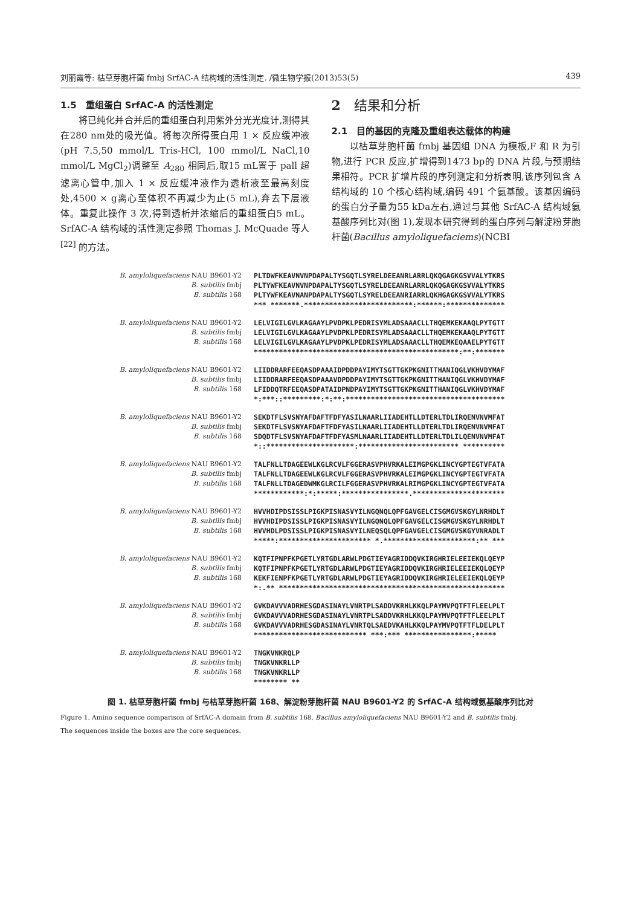刘丽霞等: 枯草芽胞杆菌 fmbj SrfAC-A 结构域的活性测定. /微生物学报(2013)53(5) 439
1.5　重组蛋白 SrfAC-A 的活性测定
将已纯化并合并后的重组蛋白利用紫外分光光度计,测得其在280 nm处的吸光值。将每次所得蛋白用 1 × 反应缓冲液(pH 7.5,50 mmol/L Tris-HCl, 100 mmol/L NaCl,10 mmol/L MgCl<sub>2</sub>)调整至 A<sub>280</sub> 相同后,取15 mL置于 pall 超滤离心管中,加入 1 × 反应缓冲液作为透析液至最高刻度处,4500 × g离心至体积不再减少为止(5 mL),弃去下层液体。重复此操作 3 次,得到透析并浓缩后的重组蛋白5 mL。SrfAC-A 结构域的活性测定参照 Thomas J. McQuade 等人<sup>[22]</sup> 的方法。
2　结果和分析
2.1　目的基因的克隆及重组表达载体的构建
以枯草芽胞杆菌 fmbj 基因组 DNA 为模板,F 和 R 为引物,进行 PCR 反应,扩增得到1473 bp的 DNA 片段,与预期结果相符。PCR 扩增片段的序列测定和分析表明,该序列包含 A 结构域的 10 个核心结构域,编码 491 个氨基酸。该基因编码的蛋白分子量为55 kDa左右,通过与其他 SrfAC-A 结构域氨基酸序列比对(图 1),发现本研究得到的蛋白序列与解淀粉芽胞杆菌(Bacillus amyloliquefaciems)(NCBI
B. amyloliquefaciens NAU B9601-Y2
B. subtilis fmbj
B. subtilis 168
PLTDWFKEAVNVNPDAPALTYSGQTLSYRELDEEANRLARRLQKQGAGKGSVVALYTKRS PLTYWFKEAVNVNPDAPALTYSGQTLSYRELDEEANRLARRLQKQGAGKGSVVALYTKRS PLTYWFKEAVNANPDAPALTYSGQTLSYRELDEEANRIARRLQKHGAGKGSVVALYTKRS *** *******.**************************:******:**************
B. amyloliquefaciens NAU B9601-Y2
B. subtilis fmbj
B. subtilis 168
LELVIGILGVLKAGAAYLPVDPKLPEDRISYMLADSAAACLLTHQEMKEKAAQLPYTGTT LELVIGILGVLKAGAAYLPVDPKLPEDRISYMLADSAAACLLTHQEMKEKAAQLPYTGTT LELVIGILGVLKAGAAYLPVDPKLPEDRISYMLADSAAACLLTHQEMKEQAAELPYTGTT *************************************************:**:*******
B. amyloliquefaciens NAU B9601-Y2
B. subtilis fmbj
B. subtilis 168
LIIDDRARFEEQASDPAAAIDPDDPAYIMYTSGTTGKPKGNITTHANIQGLVKHVDYMAF LIIDDRARFEEQASDPAAAVDPDDPAYIMYTSGTTGKPKGNITTHANIQGLVKHVDYMAF LFIDDQTRFEEQASDPATAIDPNDPAYIMYTSGTTGKPKGNITTHANIQGLVKHVDYMAF *:***::*********:*:**:**************************************
B. amyloliquefaciens NAU B9601-Y2
B. subtilis fmbj
B. subtilis 168
SEKDTFLSVSNYAFDAFTFDFYASILNAARLIIADEHTLLDTERLTDLIRQENVNVMFAT SEKDTFLSVSNYAFDAFTFDFYASILNAARLIIADEHTLLDTERLTDLIRQENVNVMFAT SDQDTFLSVSNYAFDAFTFDFYASMLNAARLIIADEHTLLDTERLTDLILQENVNVMFAT *::*********************:************************ **********
B. amyloliquefaciens NAU B9601-Y2
B. subtilis fmbj
B. subtilis 168
TALFNLLTDAGEEWLKGLRCVLFGGERASVPHVRKALEIMGPGKLINCYGPTEGTVFATA TALFNLLTDAGEEWLKGLRCVLFGGERASVPHVRKALEIMGPGKLINCYGPTEGTVFATA TALFNLLTDAGEDWMKGLRCILFGGERASVPHVRKALRIMGPGKLINCYGPTEGTVFATA ************:*:*****:****************.**********************
B. amyloliquefaciens NAU B9601-Y2
B. subtilis fmbj
B. subtilis 168
HVVHDIPDSISSLPIGKPISNASVYILNGQNQLQPFGAVGELCISGMGVSKGYLNRHDLT HVVHDIPDSISSLPIGKPISNASVYILNGQNQLQPFGAVGELCISGMGVSKGYLNRHDLT HVVHDLPDSISSLPIGKPISNASVYILNEQSQLQPFGAVGELCISGMGVSKGYVNRADLT *****:********************** *.**********************:** ***
B. amyloliquefaciens NAU B9601-Y2
B. subtilis fmbj
B. subtilis 168
KQTFIPNPFKPGETLYRTGDLARWLPDGTIEYAGRIDDQVKIRGHRIELEEIEKQLQEYP KQTFIPNPFKPGETLYRTGDLARWLPDGTIEYAGRIDDQVKIRGHRIELEEIEKQLQEYP KEKFIENPFKPGETLYRTGDLARWLPDGTIEYAGRIDDQVKIRGHRIELEEIEKQLQEYP *:.** ******************************************************
B. amyloliquefaciens NAU B9601-Y2
B. subtilis fmbj
B. subtilis 168
GVKDAVVVADRHESGDASINAYLVNRTPLSADDVKRHLKKQLPAYMVPQTFTFLEELPLT GVKDAVVVADRHESGDASINAYLVNRTPLSADDVKRHLKKQLPAYMVPQTFTFLEELPLT GVKDAVVVADRHESGDASINAYLVNRTQLSAEDVKAHLKKQLPAYMVPQTFTFLDELPLT *************************** ***:*** ****************:*****
B. amyloliquefaciens NAU B9601-Y2
B. subtilis fmbj
B. subtilis 168
TNGKVNKRQLP TNGKVNKRLLP TNGKVNKRLLP ******** **
图 1. 枯草芽胞杆菌 fmbj 与枯草芽胞杆菌 168、解淀粉芽胞杆菌 NAU B9601-Y2 的 SrfAC-A 结构域氨基酸序列比对
Figure 1. Amino sequence comparison of SrfAC-A domain from B. subtilis 168, Bacillus amyloliquefaciens NAU B9601-Y2 and B. subtilis fmbj.
The sequences inside the boxes are the core sequences.